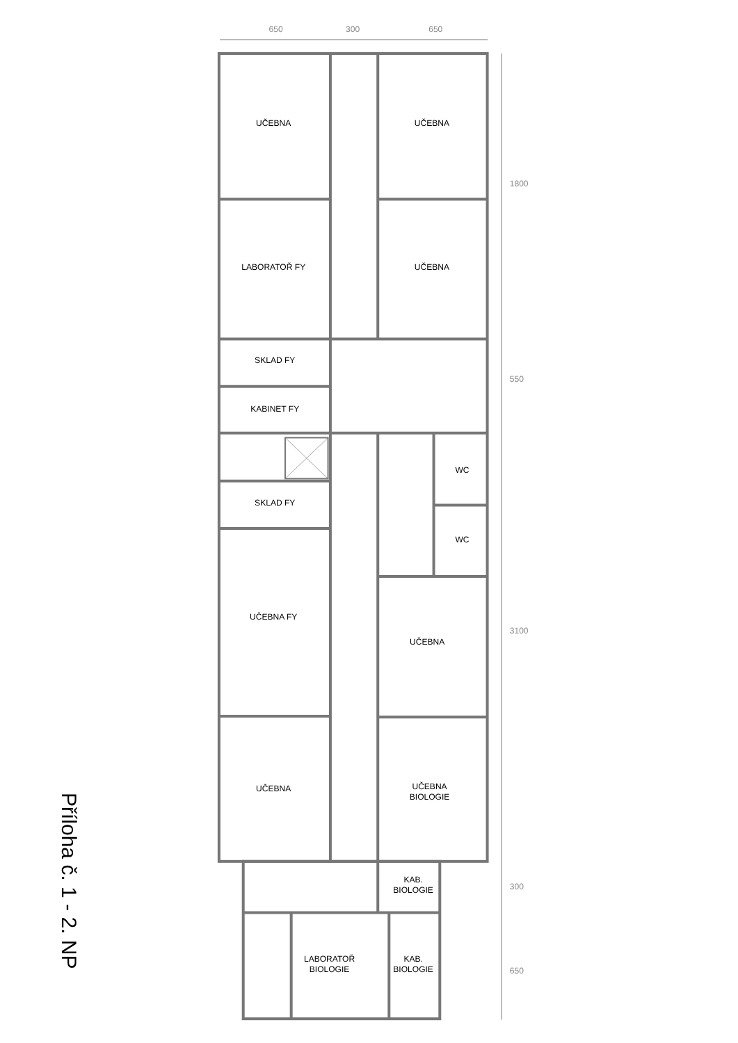Příloha č. 1 - 2. NP
650
300
650
1800
550
3100
300
650
UČEBNA
UČEBNA
LABORATOŘ FY
UČEBNA
SKLAD FY
KABINET FY
WC
WC
SKLAD FY
UČEBNA FY
UČEBNA
UČEBNA
UČEBNA
BIOLOGIE
KAB.
BIOLOGIE
LABORATOŘ
BIOLOGIE
KAB.
BIOLOGIE